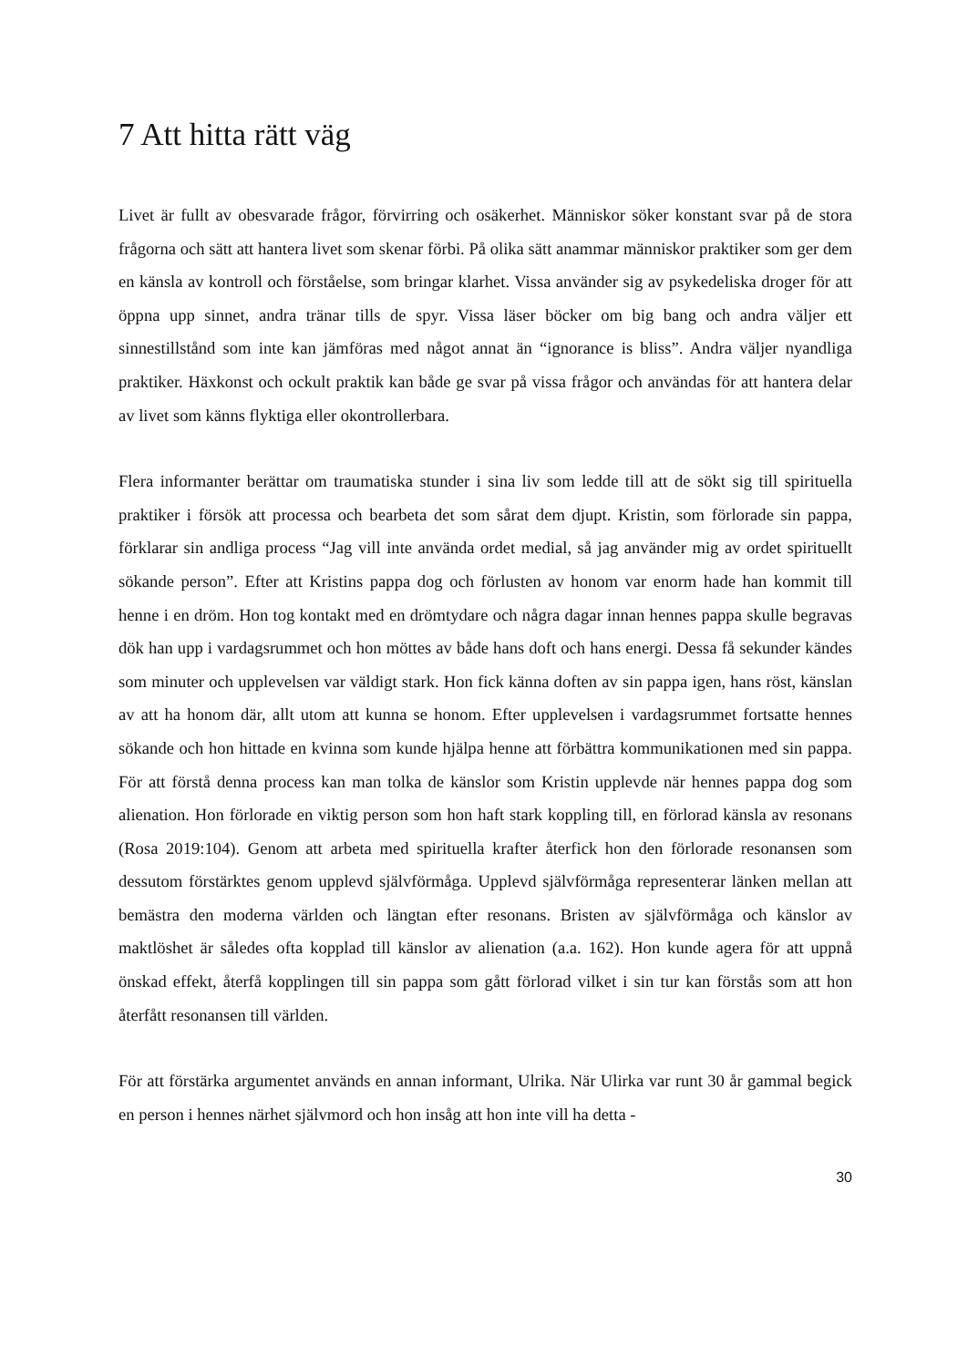7 Att hitta rätt väg
Livet är fullt av obesvarade frågor, förvirring och osäkerhet. Människor söker konstant svar på de stora frågorna och sätt att hantera livet som skenar förbi. På olika sätt anammar människor praktiker som ger dem en känsla av kontroll och förståelse, som bringar klarhet. Vissa använder sig av psykedeliska droger för att öppna upp sinnet, andra tränar tills de spyr. Vissa läser böcker om big bang och andra väljer ett sinnestillstånd som inte kan jämföras med något annat än “ignorance is bliss”. Andra väljer nyandliga praktiker. Häxkonst och ockult praktik kan både ge svar på vissa frågor och användas för att hantera delar av livet som känns flyktiga eller okontrollerbara.
Flera informanter berättar om traumatiska stunder i sina liv som ledde till att de sökt sig till spirituella praktiker i försök att processa och bearbeta det som sårat dem djupt. Kristin, som förlorade sin pappa, förklarar sin andliga process “Jag vill inte använda ordet medial, så jag använder mig av ordet spirituellt sökande person”. Efter att Kristins pappa dog och förlusten av honom var enorm hade han kommit till henne i en dröm. Hon tog kontakt med en drömtydare och några dagar innan hennes pappa skulle begravas dök han upp i vardagsrummet och hon möttes av både hans doft och hans energi. Dessa få sekunder kändes som minuter och upplevelsen var väldigt stark. Hon fick känna doften av sin pappa igen, hans röst, känslan av att ha honom där, allt utom att kunna se honom. Efter upplevelsen i vardagsrummet fortsatte hennes sökande och hon hittade en kvinna som kunde hjälpa henne att förbättra kommunikationen med sin pappa. För att förstå denna process kan man tolka de känslor som Kristin upplevde när hennes pappa dog som alienation. Hon förlorade en viktig person som hon haft stark koppling till, en förlorad känsla av resonans (Rosa 2019:104). Genom att arbeta med spirituella krafter återfick hon den förlorade resonansen som dessutom förstärktes genom upplevd självförmåga. Upplevd självförmåga representerar länken mellan att bemästra den moderna världen och längtan efter resonans. Bristen av självförmåga och känslor av maktlöshet är således ofta kopplad till känslor av alienation (a.a. 162). Hon kunde agera för att uppnå önskad effekt, återfå kopplingen till sin pappa som gått förlorad vilket i sin tur kan förstås som att hon återfått resonansen till världen.
För att förstärka argumentet används en annan informant, Ulrika. När Ulirka var runt 30 år gammal begick en person i hennes närhet självmord och hon insåg att hon inte vill ha detta -
30